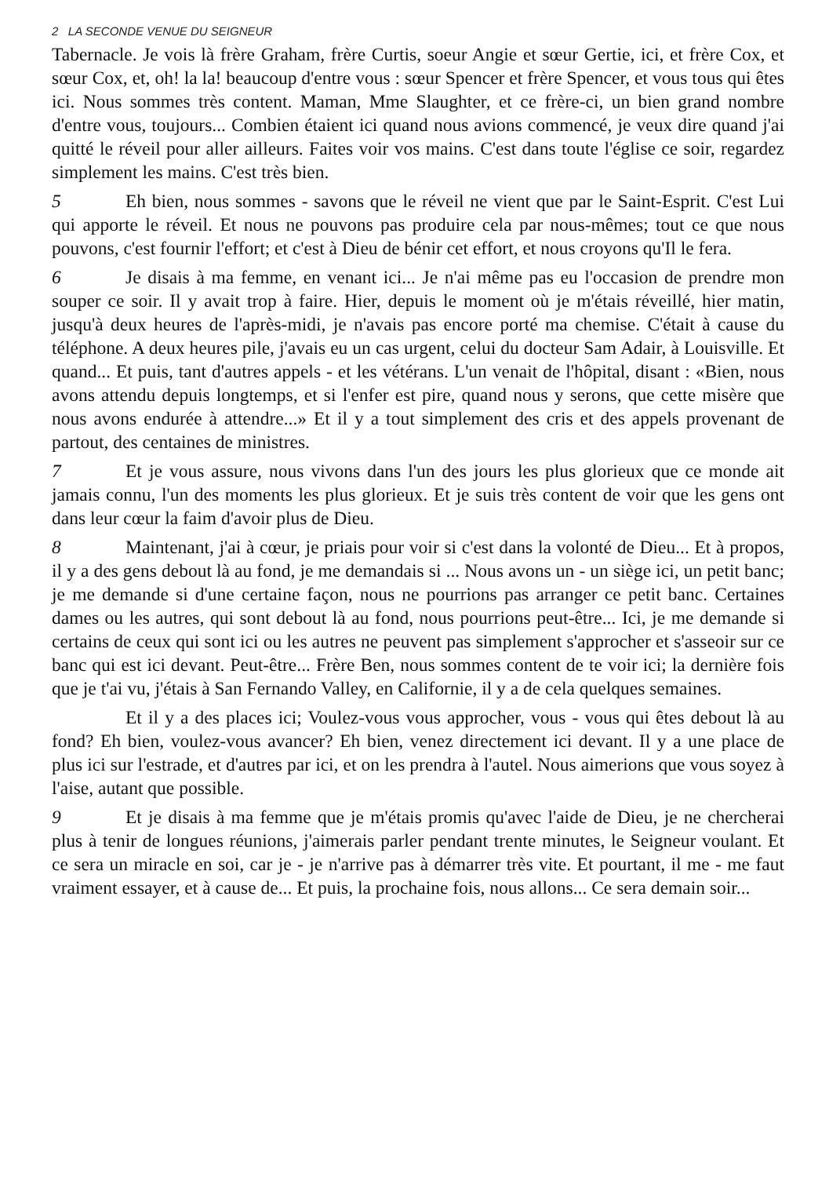2 LA SECONDE VENUE DU SEIGNEUR
Tabernacle. Je vois là frère Graham, frère Curtis, soeur Angie et sœur Gertie, ici, et frère Cox, et sœur Cox, et, oh! la la! beaucoup d'entre vous : sœur Spencer et frère Spencer, et vous tous qui êtes ici. Nous sommes très content. Maman, Mme Slaughter, et ce frère-ci, un bien grand nombre d'entre vous, toujours... Combien étaient ici quand nous avions commencé, je veux dire quand j'ai quitté le réveil pour aller ailleurs. Faites voir vos mains. C'est dans toute l'église ce soir, regardez simplement les mains. C'est très bien.
5 Eh bien, nous sommes - savons que le réveil ne vient que par le Saint-Esprit. C'est Lui qui apporte le réveil. Et nous ne pouvons pas produire cela par nous-mêmes; tout ce que nous pouvons, c'est fournir l'effort; et c'est à Dieu de bénir cet effort, et nous croyons qu'Il le fera.
6 Je disais à ma femme, en venant ici... Je n'ai même pas eu l'occasion de prendre mon souper ce soir. Il y avait trop à faire. Hier, depuis le moment où je m'étais réveillé, hier matin, jusqu'à deux heures de l'après-midi, je n'avais pas encore porté ma chemise. C'était à cause du téléphone. A deux heures pile, j'avais eu un cas urgent, celui du docteur Sam Adair, à Louisville. Et quand... Et puis, tant d'autres appels - et les vétérans. L'un venait de l'hôpital, disant : «Bien, nous avons attendu depuis longtemps, et si l'enfer est pire, quand nous y serons, que cette misère que nous avons endurée à attendre...» Et il y a tout simplement des cris et des appels provenant de partout, des centaines de ministres.
7 Et je vous assure, nous vivons dans l'un des jours les plus glorieux que ce monde ait jamais connu, l'un des moments les plus glorieux. Et je suis très content de voir que les gens ont dans leur cœur la faim d'avoir plus de Dieu.
8 Maintenant, j'ai à cœur, je priais pour voir si c'est dans la volonté de Dieu... Et à propos, il y a des gens debout là au fond, je me demandais si ... Nous avons un - un siège ici, un petit banc; je me demande si d'une certaine façon, nous ne pourrions pas arranger ce petit banc. Certaines dames ou les autres, qui sont debout là au fond, nous pourrions peut-être... Ici, je me demande si certains de ceux qui sont ici ou les autres ne peuvent pas simplement s'approcher et s'asseoir sur ce banc qui est ici devant. Peut-être... Frère Ben, nous sommes content de te voir ici; la dernière fois que je t'ai vu, j'étais à San Fernando Valley, en Californie, il y a de cela quelques semaines.
Et il y a des places ici; Voulez-vous vous approcher, vous - vous qui êtes debout là au fond? Eh bien, voulez-vous avancer? Eh bien, venez directement ici devant. Il y a une place de plus ici sur l'estrade, et d'autres par ici, et on les prendra à l'autel. Nous aimerions que vous soyez à l'aise, autant que possible.
9 Et je disais à ma femme que je m'étais promis qu'avec l'aide de Dieu, je ne chercherai plus à tenir de longues réunions, j'aimerais parler pendant trente minutes, le Seigneur voulant. Et ce sera un miracle en soi, car je - je n'arrive pas à démarrer très vite. Et pourtant, il me - me faut vraiment essayer, et à cause de... Et puis, la prochaine fois, nous allons... Ce sera demain soir...